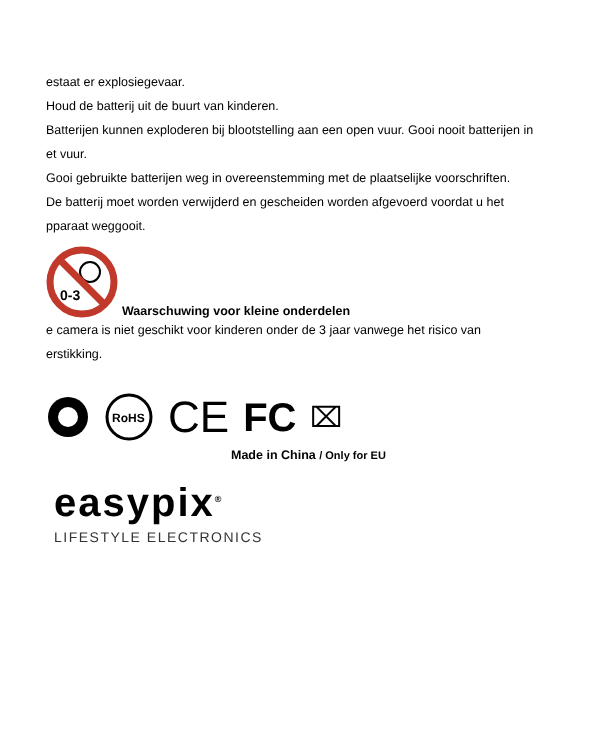estaat er explosiegevaar.
Houd de batterij uit de buurt van kinderen.
Batterijen kunnen exploderen bij blootstelling aan een open vuur. Gooi nooit batterijen in
et vuur.
Gooi gebruikte batterijen weg in overeenstemming met de plaatselijke voorschriften.
De batterij moet worden verwijderd en gescheiden worden afgevoerd voordat u het
pparaat weggooit.
0-3
Waarschuwing voor kleine onderdelen
e camera is niet geschikt voor kinderen onder de 3 jaar vanwege het risico van
erstikking.
RoHS
CE FC ⌧
Made in China / Only for EU
easypix<sup>®</sup>
LIFESTYLE ELECTRONICS